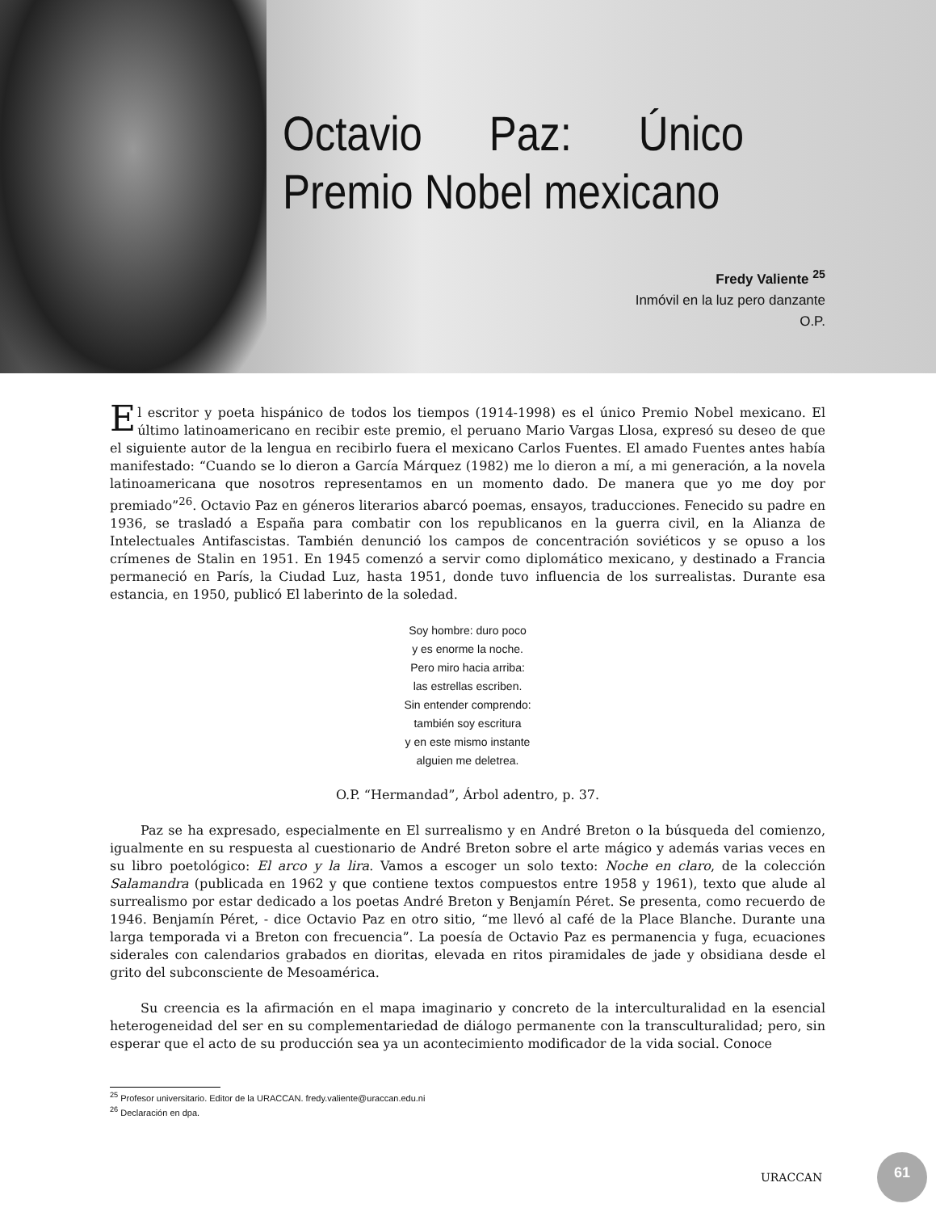Octavio Paz: Único Premio Nobel mexicano
Fredy Valiente <sup>25</sup>
Inmóvil en la luz pero danzante
O.P.
El escritor y poeta hispánico de todos los tiempos (1914-1998) es el único Premio Nobel mexicano. El último latinoamericano en recibir este premio, el peruano Mario Vargas Llosa, expresó su deseo de que el siguiente autor de la lengua en recibirlo fuera el mexicano Carlos Fuentes. El amado Fuentes antes había manifestado: “Cuando se lo dieron a García Márquez (1982) me lo dieron a mí, a mi generación, a la novela latinoamericana que nosotros representamos en un momento dado. De manera que yo me doy por premiado”<sup>26</sup>. Octavio Paz en géneros literarios abarcó poemas, ensayos, traducciones. Fenecido su padre en 1936, se trasladó a España para combatir con los republicanos en la guerra civil, en la Alianza de Intelectuales Antifascistas. También denunció los campos de concentración soviéticos y se opuso a los crímenes de Stalin en 1951. En 1945 comenzó a servir como diplomático mexicano, y destinado a Francia permaneció en París, la Ciudad Luz, hasta 1951, donde tuvo influencia de los surrealistas. Durante esa estancia, en 1950, publicó El laberinto de la soledad.
Soy hombre: duro poco
y es enorme la noche.
Pero miro hacia arriba:
las estrellas escriben.
Sin entender comprendo:
también soy escritura
y en este mismo instante
alguien me deletrea.
O.P. “Hermandad”, Árbol adentro, p. 37.
Paz se ha expresado, especialmente en El surrealismo y en André Breton o la búsqueda del comienzo, igualmente en su respuesta al cuestionario de André Breton sobre el arte mágico y además varias veces en su libro poetológico: El arco y la lira. Vamos a escoger un solo texto: Noche en claro, de la colección Salamandra (publicada en 1962 y que contiene textos compuestos entre 1958 y 1961), texto que alude al surrealismo por estar dedicado a los poetas André Breton y Benjamín Péret. Se presenta, como recuerdo de 1946. Benjamín Péret, - dice Octavio Paz en otro sitio, “me llevó al café de la Place Blanche. Durante una larga temporada vi a Breton con frecuencia”. La poesía de Octavio Paz es permanencia y fuga, ecuaciones siderales con calendarios grabados en dioritas, elevada en ritos piramidales de jade y obsidiana desde el grito del subconsciente de Mesoamérica.
Su creencia es la afirmación en el mapa imaginario y concreto de la interculturalidad en la esencial heterogeneidad del ser en su complementariedad de diálogo permanente con la transculturalidad; pero, sin esperar que el acto de su producción sea ya un acontecimiento modificador de la vida social. Conoce
<sup>25</sup> Profesor universitario. Editor de la URACCAN. fredy.valiente@uraccan.edu.ni
<sup>26</sup> Declaración en dpa.
URACCAN
61